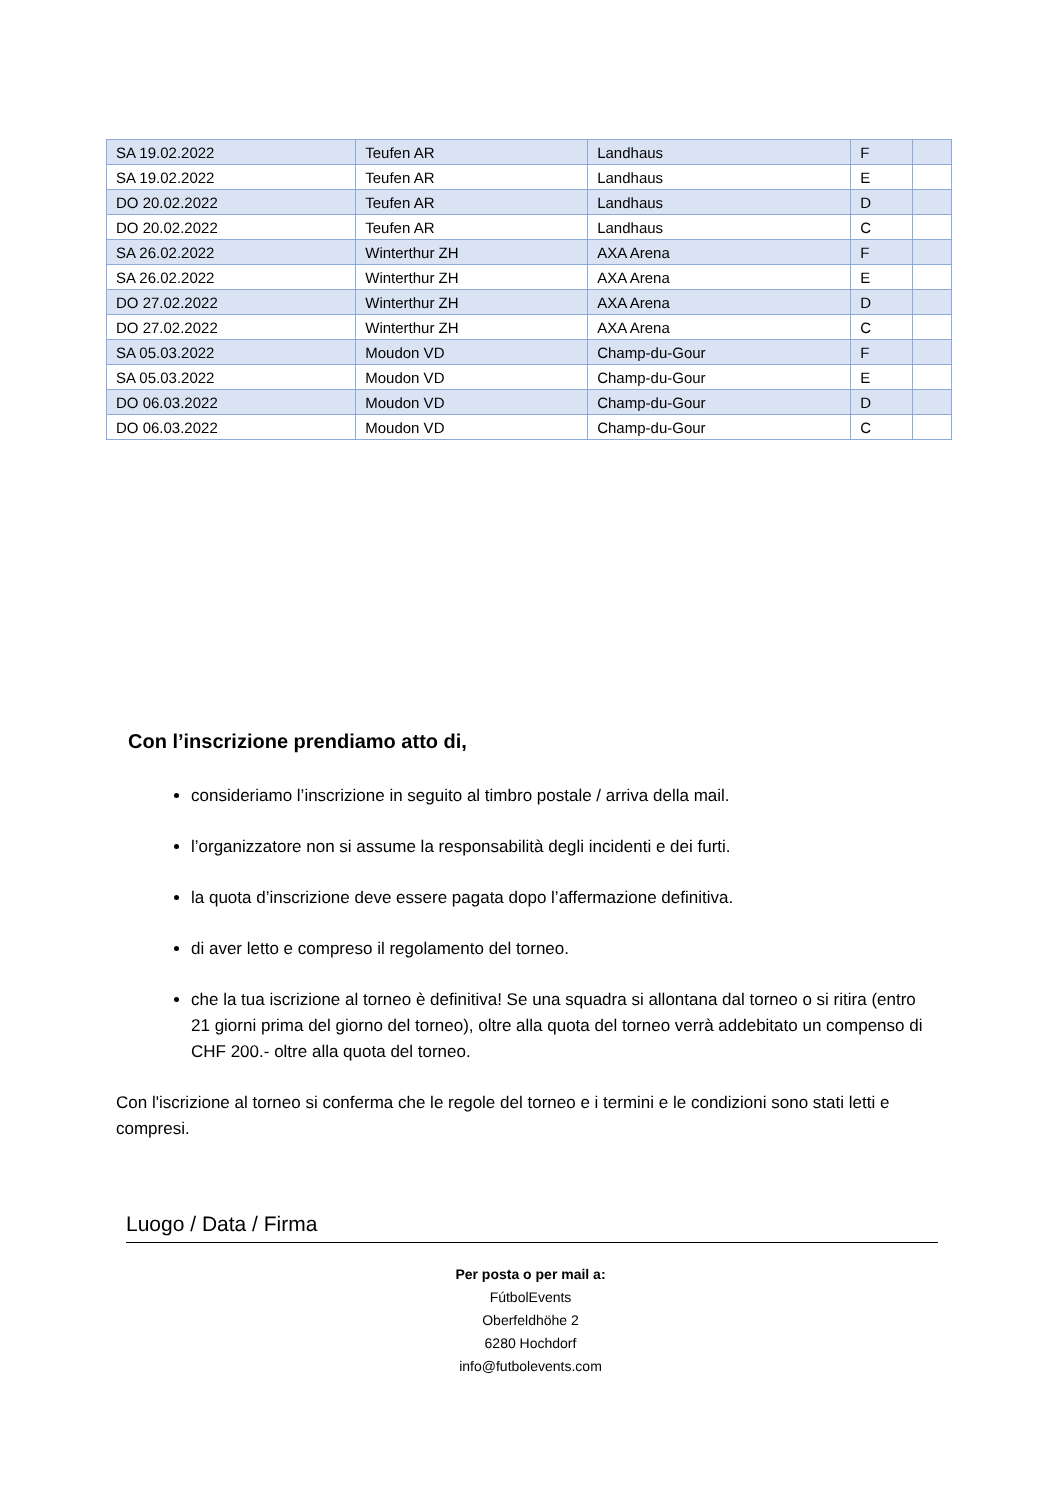| SA 19.02.2022 | Teufen AR | Landhaus | F | |
| SA 19.02.2022 | Teufen AR | Landhaus | E | |
| DO 20.02.2022 | Teufen AR | Landhaus | D | |
| DO 20.02.2022 | Teufen AR | Landhaus | C | |
| SA 26.02.2022 | Winterthur ZH | AXA Arena | F | |
| SA 26.02.2022 | Winterthur ZH | AXA Arena | E | |
| DO 27.02.2022 | Winterthur ZH | AXA Arena | D | |
| DO 27.02.2022 | Winterthur ZH | AXA Arena | C | |
| SA 05.03.2022 | Moudon VD | Champ-du-Gour | F | |
| SA 05.03.2022 | Moudon VD | Champ-du-Gour | E | |
| DO 06.03.2022 | Moudon VD | Champ-du-Gour | D | |
| DO 06.03.2022 | Moudon VD | Champ-du-Gour | C | |
Con l’inscrizione prendiamo atto di,
consideriamo l’inscrizione in seguito al timbro postale / arriva della mail.
l’organizzatore non si assume la responsabilità degli incidenti e dei furti.
la quota d’inscrizione deve essere pagata dopo l’affermazione definitiva.
di aver letto e compreso il regolamento del torneo.
che la tua iscrizione al torneo è definitiva! Se una squadra si allontana dal torneo o si ritira (entro 21 giorni prima del giorno del torneo), oltre alla quota del torneo verrà addebitato un compenso di CHF 200.- oltre alla quota del torneo.
Con l'iscrizione al torneo si conferma che le regole del torneo e i termini e le condizioni sono stati letti e compresi.
Luogo / Data / Firma
Per posta o per mail a:
FútbolEvents
Oberfeldhöhe 2
6280 Hochdorf
info@futbolevents.com